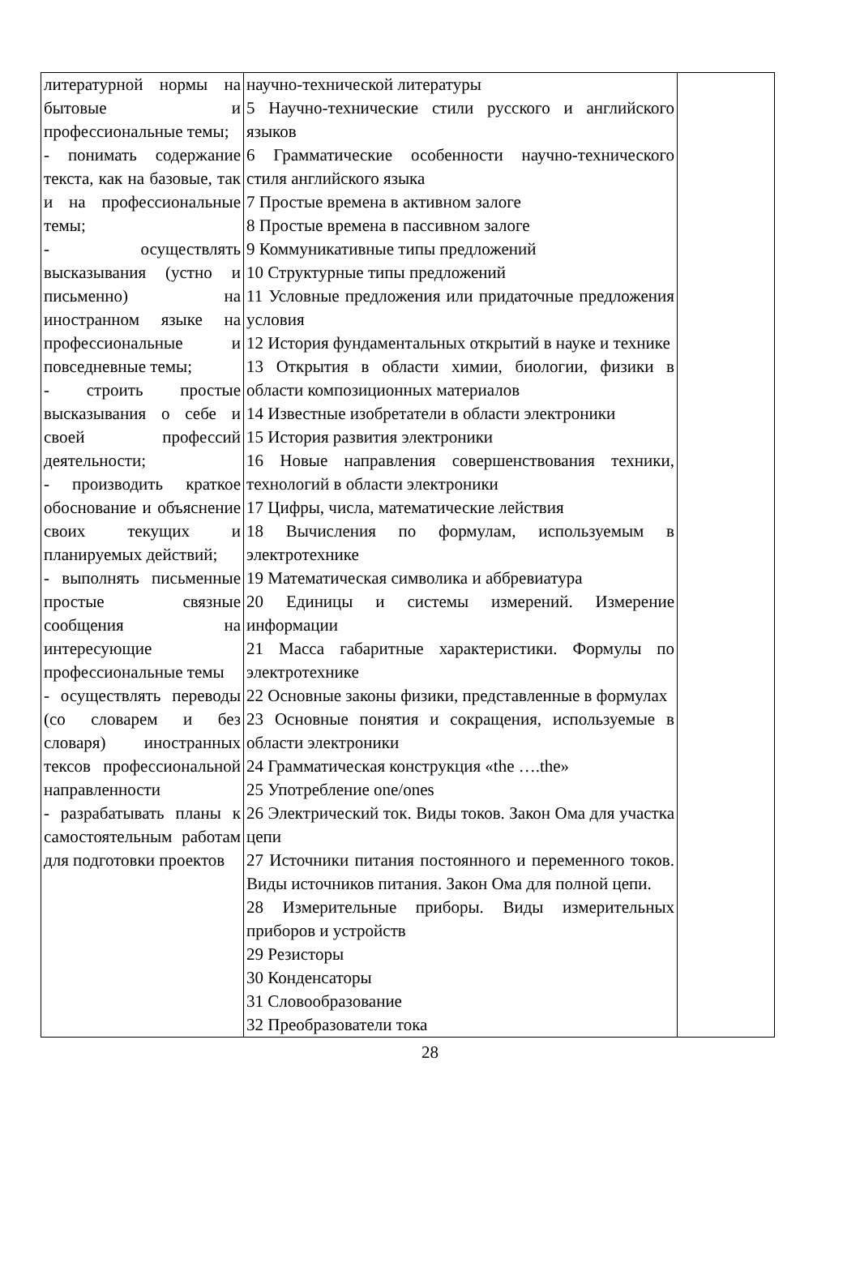| литературной нормы на бытовые и профессиональные темы; - понимать содержание текста, как на базовые, так и на профессиональные темы; - осуществлять высказывания (устно и письменно) на иностранном языке на профессиональные и повседневные темы; - строить простые высказывания о себе и своей профессий деятельности; - производить краткое обоснование и объяснение своих текущих и планируемых действий; - выполнять письменные простые связные сообщения на интересующие профессиональные темы - осуществлять переводы (со словарем и без словаря) иностранных тексов профессиональной направленности - разрабатывать планы к самостоятельным работам для подготовки проектов | научно-технической литературы 5 Научно-технические стили русского и английского языков 6 Грамматические особенности научно-технического стиля английского языка 7 Простые времена в активном залоге 8 Простые времена в пассивном залоге 9 Коммуникативные типы предложений 10 Структурные типы предложений 11 Условные предложения или придаточные предложения условия 12 История фундаментальных открытий в науке и технике 13 Открытия в области химии, биологии, физики в области композиционных материалов 14 Известные изобретатели в области электроники 15 История развития электроники 16 Новые направления совершенствования техники, технологий в области электроники 17 Цифры, числа, математические лействия 18 Вычисления по формулам, используемым в электротехнике 19 Математическая символика и аббревиатура 20 Единицы и системы измерений. Измерение информации 21 Масса габаритные характеристики. Формулы по электротехнике 22 Основные законы физики, представленные в формулах 23 Основные понятия и сокращения, используемые в области электроники 24 Грамматическая конструкция «the ….the» 25 Употребление one/ones 26 Электрический ток. Виды токов. Закон Ома для участка цепи 27 Источники питания постоянного и переменного токов. Виды источников питания. Закон Ома для полной цепи. 28 Измерительные приборы. Виды измерительных приборов и устройств 29 Резисторы 30 Конденсаторы 31 Словообразование 32 Преобразователи тока | |
28